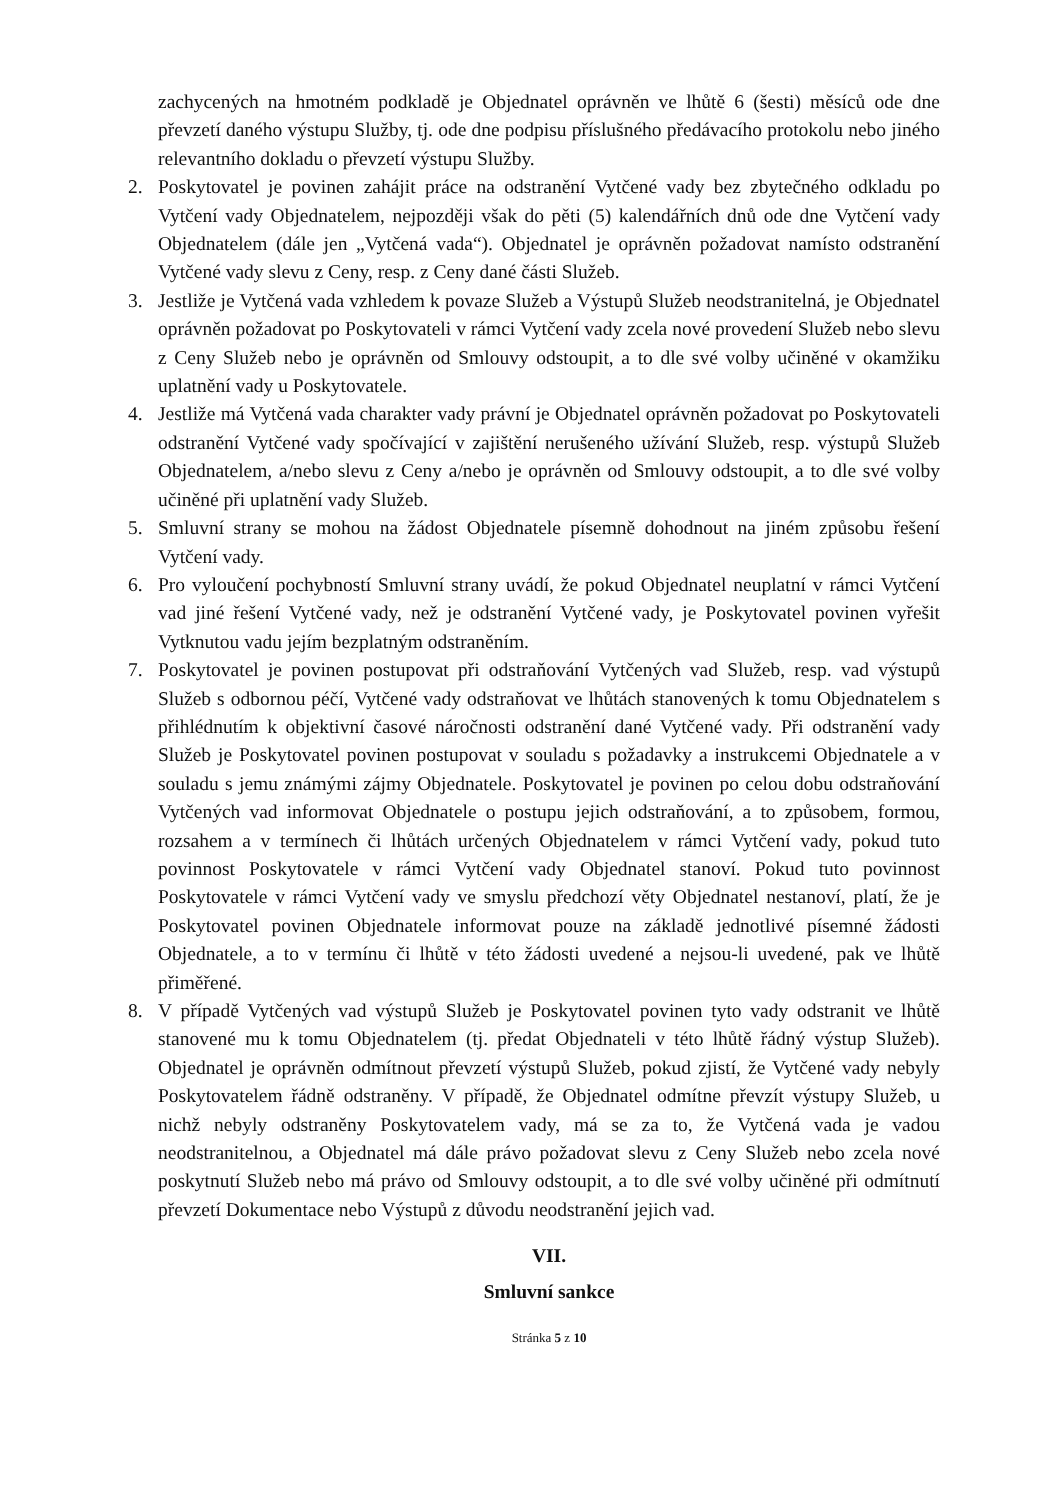zachycených na hmotném podkladě je Objednatel oprávněn ve lhůtě 6 (šesti) měsíců ode dne převzetí daného výstupu Služby, tj. ode dne podpisu příslušného předávacího protokolu nebo jiného relevantního dokladu o převzetí výstupu Služby.
2. Poskytovatel je povinen zahájit práce na odstranění Vytčené vady bez zbytečného odkladu po Vytčení vady Objednatelem, nejpozději však do pěti (5) kalendářních dnů ode dne Vytčení vady Objednatelem (dále jen „Vytčená vada“). Objednatel je oprávněn požadovat namísto odstranění Vytčené vady slevu z Ceny, resp. z Ceny dané části Služeb.
3. Jestliže je Vytčená vada vzhledem k povaze Služeb a Výstupů Služeb neodstranitelná, je Objednatel oprávněn požadovat po Poskytovateli v rámci Vytčení vady zcela nové provedení Služeb nebo slevu z Ceny Služeb nebo je oprávněn od Smlouvy odstoupit, a to dle své volby učiněné v okamžiku uplatnění vady u Poskytovatele.
4. Jestliže má Vytčená vada charakter vady právní je Objednatel oprávněn požadovat po Poskytovateli odstranění Vytčené vady spočívající v zajištění nerušeného užívání Služeb, resp. výstupů Služeb Objednatelem, a/nebo slevu z Ceny a/nebo je oprávněn od Smlouvy odstoupit, a to dle své volby učiněné při uplatnění vady Služeb.
5. Smluvní strany se mohou na žádost Objednatele písemně dohodnout na jiném způsobu řešení Vytčení vady.
6. Pro vyloučení pochybností Smluvní strany uvádí, že pokud Objednatel neuplatní v rámci Vytčení vad jiné řešení Vytčené vady, než je odstranění Vytčené vady, je Poskytovatel povinen vyřešit Vytknutou vadu jejím bezplatným odstraněním.
7. Poskytovatel je povinen postupovat při odstraňování Vytčených vad Služeb, resp. vad výstupů Služeb s odbornou péčí, Vytčené vady odstraňovat ve lhůtách stanovených k tomu Objednatelem s přihlédnutím k objektivní časové náročnosti odstranění dané Vytčené vady. Při odstranění vady Služeb je Poskytovatel povinen postupovat v souladu s požadavky a instrukcemi Objednatele a v souladu s jemu známými zájmy Objednatele. Poskytovatel je povinen po celou dobu odstraňování Vytčených vad informovat Objednatele o postupu jejich odstraňování, a to způsobem, formou, rozsahem a v termínech či lhůtách určených Objednatelem v rámci Vytčení vady, pokud tuto povinnost Poskytovatele v rámci Vytčení vady Objednatel stanoví. Pokud tuto povinnost Poskytovatele v rámci Vytčení vady ve smyslu předchozí věty Objednatel nestanoví, platí, že je Poskytovatel povinen Objednatele informovat pouze na základě jednotlivé písemné žádosti Objednatele, a to v termínu či lhůtě v této žádosti uvedené a nejsou-li uvedené, pak ve lhůtě přiměřené.
8. V případě Vytčených vad výstupů Služeb je Poskytovatel povinen tyto vady odstranit ve lhůtě stanovené mu k tomu Objednatelem (tj. předat Objednateli v této lhůtě řádný výstup Služeb). Objednatel je oprávněn odmítnout převzetí výstupů Služeb, pokud zjistí, že Vytčené vady nebyly Poskytovatelem řádně odstraněny. V případě, že Objednatel odmítne převzít výstupy Služeb, u nichž nebyly odstraněny Poskytovatelem vady, má se za to, že Vytčená vada je vadou neodstranitelnou, a Objednatel má dále právo požadovat slevu z Ceny Služeb nebo zcela nové poskytnutí Služeb nebo má právo od Smlouvy odstoupit, a to dle své volby učiněné při odmítnutí převzetí Dokumentace nebo Výstupů z důvodu neodstranění jejich vad.
VII.
Smluvní sankce
Stránka 5 z 10